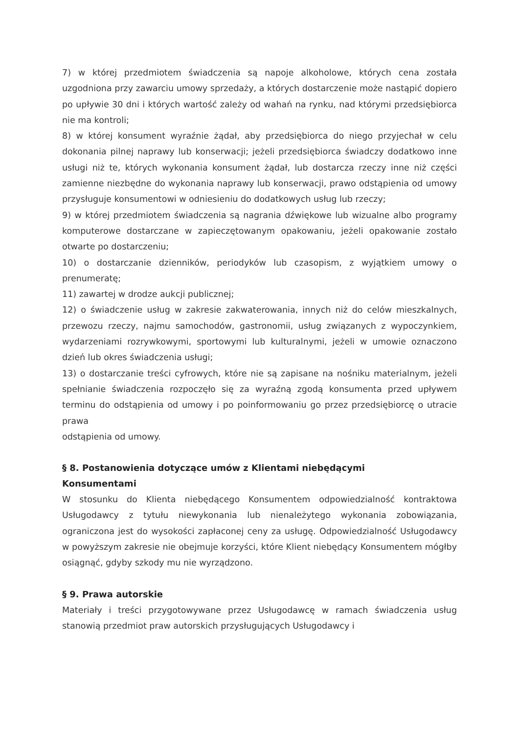7) w której przedmiotem świadczenia są napoje alkoholowe, których cena została uzgodniona przy zawarciu umowy sprzedaży, a których dostarczenie może nastąpić dopiero po upływie 30 dni i których wartość zależy od wahań na rynku, nad którymi przedsiębiorca nie ma kontroli;
8) w której konsument wyraźnie żądał, aby przedsiębiorca do niego przyjechał w celu dokonania pilnej naprawy lub konserwacji; jeżeli przedsiębiorca świadczy dodatkowo inne usługi niż te, których wykonania konsument żądał, lub dostarcza rzeczy inne niż części zamienne niezbędne do wykonania naprawy lub konserwacji, prawo odstąpienia od umowy przysługuje konsumentowi w odniesieniu do dodatkowych usług lub rzeczy;
9) w której przedmiotem świadczenia są nagrania dźwiękowe lub wizualne albo programy komputerowe dostarczane w zapieczętowanym opakowaniu, jeżeli opakowanie zostało otwarte po dostarczeniu;
10) o dostarczanie dzienników, periodyków lub czasopism, z wyjątkiem umowy o prenumeratę;
11) zawartej w drodze aukcji publicznej;
12) o świadczenie usług w zakresie zakwaterowania, innych niż do celów mieszkalnych, przewozu rzeczy, najmu samochodów, gastronomii, usług związanych z wypoczynkiem, wydarzeniami rozrywkowymi, sportowymi lub kulturalnymi, jeżeli w umowie oznaczono dzień lub okres świadczenia usługi;
13) o dostarczanie treści cyfrowych, które nie są zapisane na nośniku materialnym, jeżeli spełnianie świadczenia rozpoczęło się za wyraźną zgodą konsumenta przed upływem terminu do odstąpienia od umowy i po poinformowaniu go przez przedsiębiorcę o utracie prawa
odstąpienia od umowy.
§ 8. Postanowienia dotyczące umów z Klientami niebędącymi
Konsumentami
W stosunku do Klienta niebędącego Konsumentem odpowiedzialność kontraktowa Usługodawcy z tytułu niewykonania lub nienależytego wykonania zobowiązania, ograniczona jest do wysokości zapłaconej ceny za usługę. Odpowiedzialność Usługodawcy w powyższym zakresie nie obejmuje korzyści, które Klient niebędący Konsumentem mógłby osiągnąć, gdyby szkody mu nie wyrządzono.
§ 9. Prawa autorskie
Materiały i treści przygotowywane przez Usługodawcę w ramach świadczenia usług stanowią przedmiot praw autorskich przysługujących Usługodawcy i